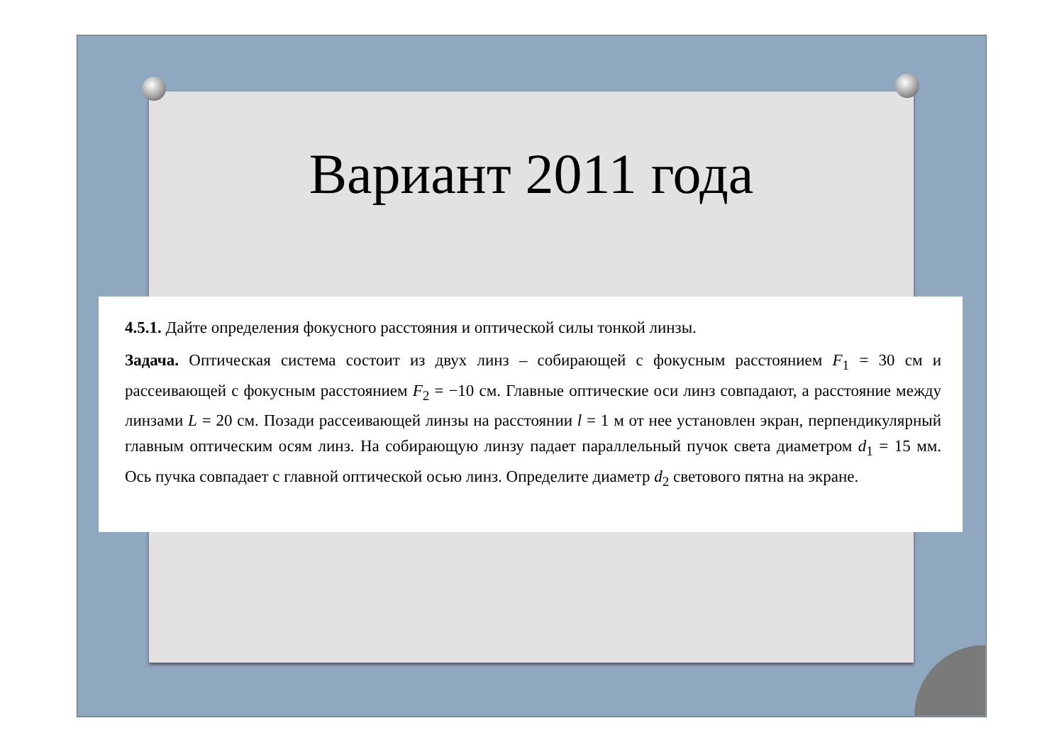Вариант 2011 года
4.5.1. Дайте определения фокусного расстояния и оптической силы тонкой линзы.
Задача. Оптическая система состоит из двух линз – собирающей с фокусным расстоянием F<sub>1</sub> = 30 см и рассеивающей с фокусным расстоянием F<sub>2</sub> = −10 см. Главные оптические оси линз совпадают, а расстояние между линзами L = 20 см. Позади рассеивающей линзы на расстоянии l = 1 м от нее установлен экран, перпендикулярный главным оптическим осям линз. На собирающую линзу падает параллельный пучок света диаметром d<sub>1</sub> = 15 мм. Ось пучка совпадает с главной оптической осью линз. Определите диаметр d<sub>2</sub> светового пятна на экране.